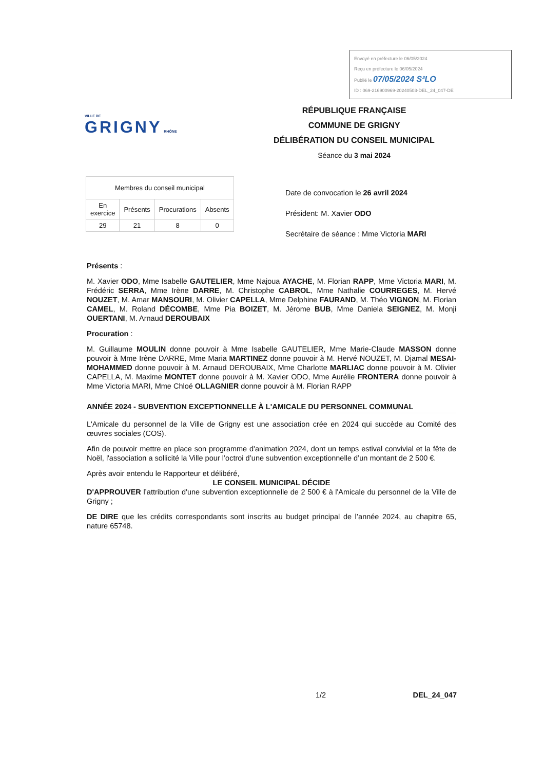Envoyé en préfecture le 06/05/2024
Reçu en préfecture le 06/05/2024
Publié le 07/05/2024 S²LO
ID : 069-216900969-20240503-DEL_24_047-DE
VILLE DE
GRIGNY RHÔNE
RÉPUBLIQUE FRANÇAISE
COMMUNE DE GRIGNY
DÉLIBÉRATION DU CONSEIL MUNICIPAL
Séance du 3 mai 2024
| Membres du conseil municipal | | | |
| --- | --- | --- | --- |
| En exercice | Présents | Procurations | Absents |
| 29 | 21 | 8 | 0 |
Date de convocation le 26 avril 2024
Président: M. Xavier ODO
Secrétaire de séance : Mme Victoria MARI
Présents :
M. Xavier ODO, Mme Isabelle GAUTELIER, Mme Najoua AYACHE, M. Florian RAPP, Mme Victoria MARI, M. Frédéric SERRA, Mme Irène DARRE, M. Christophe CABROL, Mme Nathalie COURREGES, M. Hervé NOUZET, M. Amar MANSOURI, M. Olivier CAPELLA, Mme Delphine FAURAND, M. Théo VIGNON, M. Florian CAMEL, M. Roland DÉCOMBE, Mme Pia BOIZET, M. Jérome BUB, Mme Daniela SEIGNEZ, M. Monji OUERTANI, M. Arnaud DEROUBAIX
Procuration :
M. Guillaume MOULIN donne pouvoir à Mme Isabelle GAUTELIER, Mme Marie-Claude MASSON donne pouvoir à Mme Irène DARRE, Mme Maria MARTINEZ donne pouvoir à M. Hervé NOUZET, M. Djamal MESAI-MOHAMMED donne pouvoir à M. Arnaud DEROUBAIX, Mme Charlotte MARLIAC donne pouvoir à M. Olivier CAPELLA, M. Maxime MONTET donne pouvoir à M. Xavier ODO, Mme Aurélie FRONTERA donne pouvoir à Mme Victoria MARI, Mme Chloé OLLAGNIER donne pouvoir à M. Florian RAPP
ANNÉE 2024 - SUBVENTION EXCEPTIONNELLE À L'AMICALE DU PERSONNEL COMMUNAL
L'Amicale du personnel de la Ville de Grigny est une association crée en 2024 qui succède au Comité des œuvres sociales (COS).
Afin de pouvoir mettre en place son programme d'animation 2024, dont un temps estival convivial et la fête de Noël, l'association a sollicité la Ville pour l’octroi d’une subvention exceptionnelle d’un montant de 2 500 €.
Après avoir entendu le Rapporteur et délibéré,
LE CONSEIL MUNICIPAL DÉCIDE
D'APPROUVER l’attribution d'une subvention exceptionnelle de 2 500 € à l'Amicale du personnel de la Ville de Grigny ;
DE DIRE que les crédits correspondants sont inscrits au budget principal de l’année 2024, au chapitre 65, nature 65748.
1/2 DEL_24_047